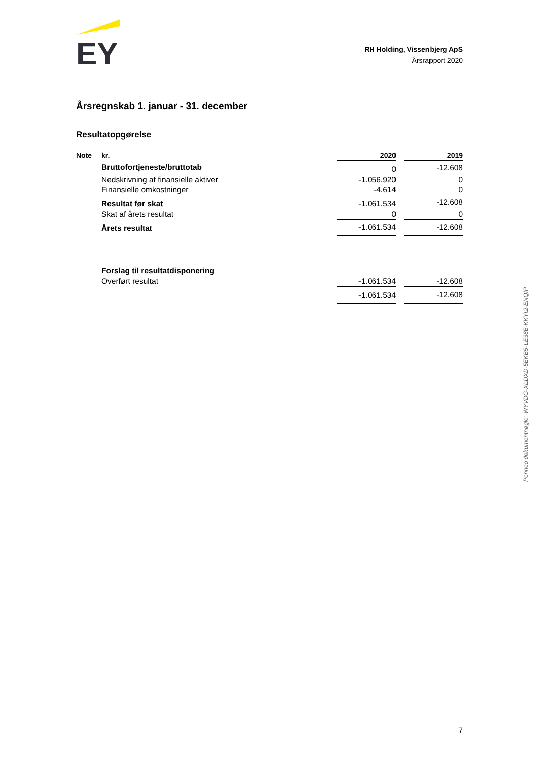EY
RH Holding, Vissenbjerg ApS
Årsrapport 2020
Årsregnskab 1. januar - 31. december
Resultatopgørelse
| Note | kr. | 2020 | | 2019 |
| --- | --- | --- | --- | --- |
| | Bruttofortjeneste/bruttotab | 0 | | -12.608 |
| | Nedskrivning af finansielle aktiver | -1.056.920 | | 0 |
| | Finansielle omkostninger | -4.614 | | 0 |
| | Resultat før skat | -1.061.534 | | -12.608 |
| | Skat af årets resultat | 0 | | 0 |
| | Årets resultat | -1.061.534 | | -12.608 |
| | Forslag til resultatdisponering | | | |
| | Overført resultat | -1.061.534 | | -12.608 |
| | | -1.061.534 | | -12.608 |
Penneo dokumentnøgle: WYVDG-XLDXD-5EKB5-LE38B-KKYI2-ENQIP
7